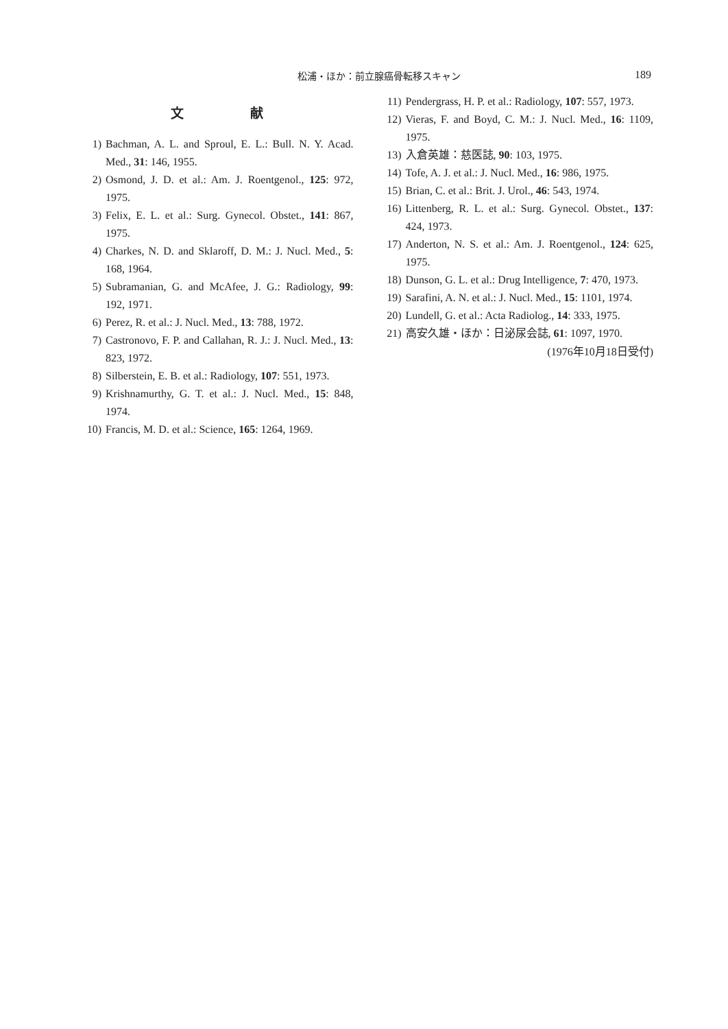松浦・ほか：前立腺癌骨転移スキャン 189
文 献
1) Bachman, A. L. and Sproul, E. L.: Bull. N. Y. Acad. Med., 31: 146, 1955.
2) Osmond, J. D. et al.: Am. J. Roentgenol., 125: 972, 1975.
3) Felix, E. L. et al.: Surg. Gynecol. Obstet., 141: 867, 1975.
4) Charkes, N. D. and Sklaroff, D. M.: J. Nucl. Med., 5: 168, 1964.
5) Subramanian, G. and McAfee, J. G.: Radiology, 99: 192, 1971.
6) Perez, R. et al.: J. Nucl. Med., 13: 788, 1972.
7) Castronovo, F. P. and Callahan, R. J.: J. Nucl. Med., 13: 823, 1972.
8) Silberstein, E. B. et al.: Radiology, 107: 551, 1973.
9) Krishnamurthy, G. T. et al.: J. Nucl. Med., 15: 848, 1974.
10) Francis, M. D. et al.: Science, 165: 1264, 1969.
11) Pendergrass, H. P. et al.: Radiology, 107: 557, 1973.
12) Vieras, F. and Boyd, C. M.: J. Nucl. Med., 16: 1109, 1975.
13) 入倉英雄：慈医誌, 90: 103, 1975.
14) Tofe, A. J. et al.: J. Nucl. Med., 16: 986, 1975.
15) Brian, C. et al.: Brit. J. Urol., 46: 543, 1974.
16) Littenberg, R. L. et al.: Surg. Gynecol. Obstet., 137: 424, 1973.
17) Anderton, N. S. et al.: Am. J. Roentgenol., 124: 625, 1975.
18) Dunson, G. L. et al.: Drug Intelligence, 7: 470, 1973.
19) Sarafini, A. N. et al.: J. Nucl. Med., 15: 1101, 1974.
20) Lundell, G. et al.: Acta Radiolog., 14: 333, 1975.
21) 高安久雄・ほか：日泌尿会誌, 61: 1097, 1970.
(1976年10月18日受付)